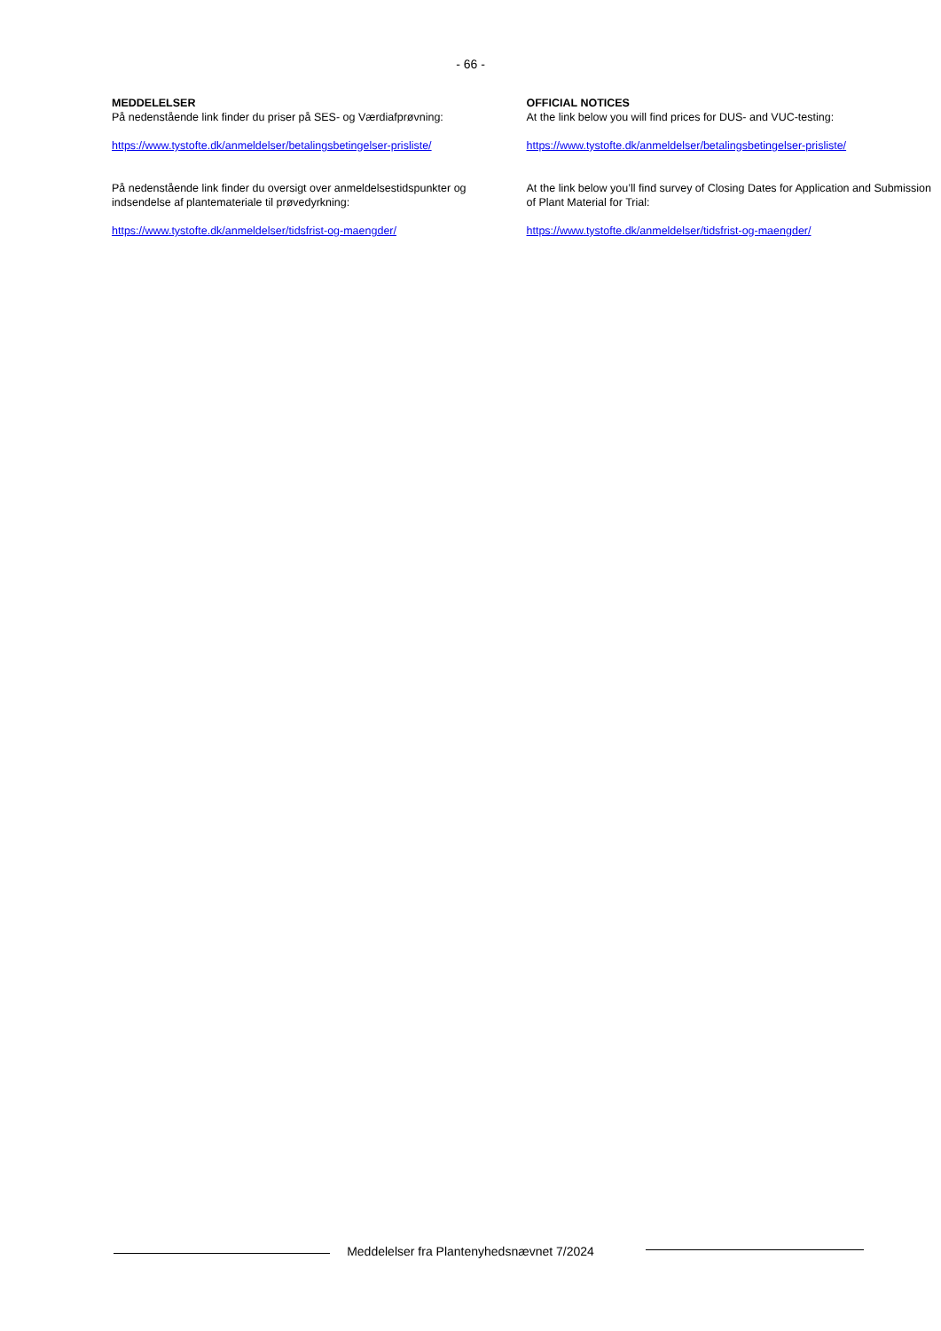- 66 -
MEDDELELSER
På nedenstående link finder du priser på SES- og Værdiafprøvning:
https://www.tystofte.dk/anmeldelser/betalingsbetingelser-prisliste/
På nedenstående link finder du oversigt over anmeldelsestidspunkter og indsendelse af plantemateriale til prøvedyrkning:
https://www.tystofte.dk/anmeldelser/tidsfrist-og-maengder/
OFFICIAL NOTICES
At the link below you will find prices for DUS- and VUC-testing:
https://www.tystofte.dk/anmeldelser/betalingsbetingelser-prisliste/
At the link below you’ll find survey of Closing Dates for Application and Submission of Plant Material for Trial:
https://www.tystofte.dk/anmeldelser/tidsfrist-og-maengder/
Meddelelser fra Plantenyhedsnævnet 7/2024